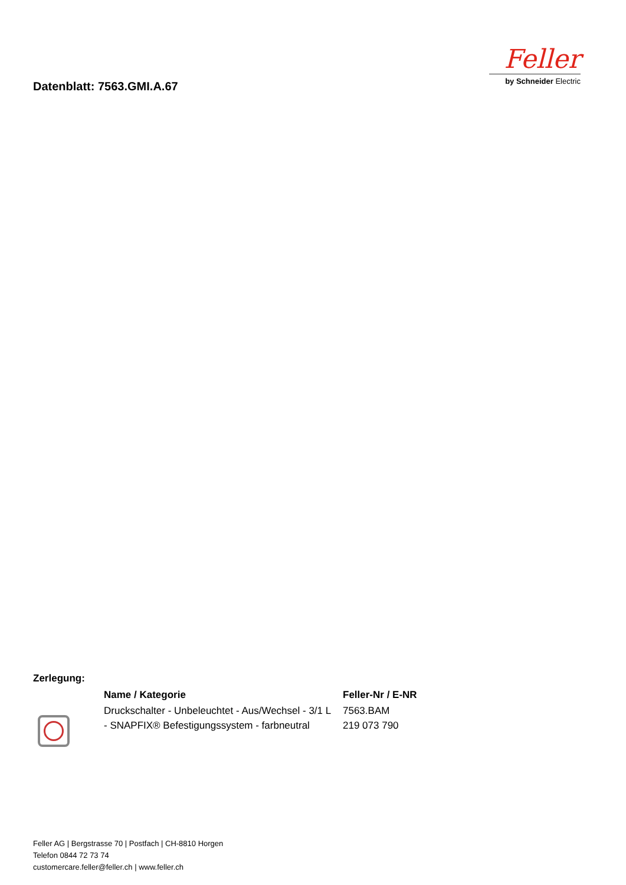Datenblatt: 7563.GMI.A.67
Feller
by Schneider Electric
Zerlegung:
| | Name / Kategorie | Feller-Nr / E-NR |
| --- | --- | --- |
| | Druckschalter - Unbeleuchtet - Aus/Wechsel - 3/1 L - SNAPFIX® Befestigungssystem - farbneutral | 7563.BAM 219 073 790 |
Feller AG | Bergstrasse 70 | Postfach | CH-8810 Horgen
Telefon 0844 72 73 74
customercare.feller@feller.ch | www.feller.ch